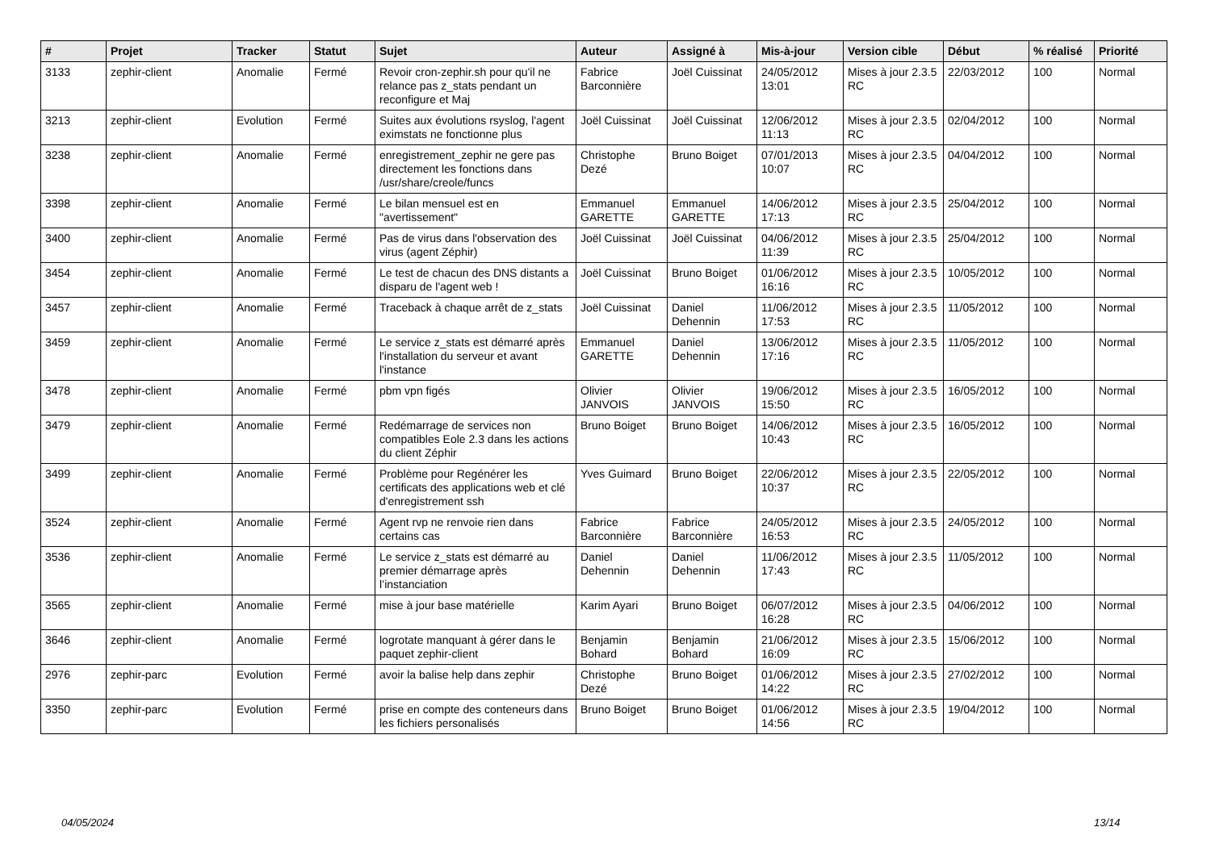| # | Projet | Tracker | Statut | Sujet | Auteur | Assigné à | Mis-à-jour | Version cible | Début | % réalisé | Priorité |
| --- | --- | --- | --- | --- | --- | --- | --- | --- | --- | --- | --- |
| 3133 | zephir-client | Anomalie | Fermé | Revoir cron-zephir.sh pour qu'il ne relance pas z_stats pendant un reconfigure et Maj | Fabrice Barconnière | Joël Cuissinat | 24/05/2012 13:01 | Mises à jour 2.3.5 RC | 22/03/2012 | 100 | Normal |
| 3213 | zephir-client | Evolution | Fermé | Suites aux évolutions rsyslog, l'agent eximstats ne fonctionne plus | Joël Cuissinat | Joël Cuissinat | 12/06/2012 11:13 | Mises à jour 2.3.5 RC | 02/04/2012 | 100 | Normal |
| 3238 | zephir-client | Anomalie | Fermé | enregistrement_zephir ne gere pas directement les fonctions dans /usr/share/creole/funcs | Christophe Dezé | Bruno Boiget | 07/01/2013 10:07 | Mises à jour 2.3.5 RC | 04/04/2012 | 100 | Normal |
| 3398 | zephir-client | Anomalie | Fermé | Le bilan mensuel est en "avertissement" | Emmanuel GARETTE | Emmanuel GARETTE | 14/06/2012 17:13 | Mises à jour 2.3.5 RC | 25/04/2012 | 100 | Normal |
| 3400 | zephir-client | Anomalie | Fermé | Pas de virus dans l'observation des virus (agent Zéphir) | Joël Cuissinat | Joël Cuissinat | 04/06/2012 11:39 | Mises à jour 2.3.5 RC | 25/04/2012 | 100 | Normal |
| 3454 | zephir-client | Anomalie | Fermé | Le test de chacun des DNS distants a disparu de l'agent web ! | Joël Cuissinat | Bruno Boiget | 01/06/2012 16:16 | Mises à jour 2.3.5 RC | 10/05/2012 | 100 | Normal |
| 3457 | zephir-client | Anomalie | Fermé | Traceback à chaque arrêt de z_stats | Joël Cuissinat | Daniel Dehennin | 11/06/2012 17:53 | Mises à jour 2.3.5 RC | 11/05/2012 | 100 | Normal |
| 3459 | zephir-client | Anomalie | Fermé | Le service z_stats est démarré après l'installation du serveur et avant l'instance | Emmanuel GARETTE | Daniel Dehennin | 13/06/2012 17:16 | Mises à jour 2.3.5 RC | 11/05/2012 | 100 | Normal |
| 3478 | zephir-client | Anomalie | Fermé | pbm vpn figés | Olivier JANVOIS | Olivier JANVOIS | 19/06/2012 15:50 | Mises à jour 2.3.5 RC | 16/05/2012 | 100 | Normal |
| 3479 | zephir-client | Anomalie | Fermé | Redémarrage de services non compatibles Eole 2.3 dans les actions du client Zéphir | Bruno Boiget | Bruno Boiget | 14/06/2012 10:43 | Mises à jour 2.3.5 RC | 16/05/2012 | 100 | Normal |
| 3499 | zephir-client | Anomalie | Fermé | Problème pour Regénérer les certificats des applications web et clé d'enregistrement ssh | Yves Guimard | Bruno Boiget | 22/06/2012 10:37 | Mises à jour 2.3.5 RC | 22/05/2012 | 100 | Normal |
| 3524 | zephir-client | Anomalie | Fermé | Agent rvp ne renvoie rien dans certains cas | Fabrice Barconnière | Fabrice Barconnière | 24/05/2012 16:53 | Mises à jour 2.3.5 RC | 24/05/2012 | 100 | Normal |
| 3536 | zephir-client | Anomalie | Fermé | Le service z_stats est démarré au premier démarrage après l’instanciation | Daniel Dehennin | Daniel Dehennin | 11/06/2012 17:43 | Mises à jour 2.3.5 RC | 11/05/2012 | 100 | Normal |
| 3565 | zephir-client | Anomalie | Fermé | mise à jour base matérielle | Karim Ayari | Bruno Boiget | 06/07/2012 16:28 | Mises à jour 2.3.5 RC | 04/06/2012 | 100 | Normal |
| 3646 | zephir-client | Anomalie | Fermé | logrotate manquant à gérer dans le paquet zephir-client | Benjamin Bohard | Benjamin Bohard | 21/06/2012 16:09 | Mises à jour 2.3.5 RC | 15/06/2012 | 100 | Normal |
| 2976 | zephir-parc | Evolution | Fermé | avoir la balise help dans zephir | Christophe Dezé | Bruno Boiget | 01/06/2012 14:22 | Mises à jour 2.3.5 RC | 27/02/2012 | 100 | Normal |
| 3350 | zephir-parc | Evolution | Fermé | prise en compte des conteneurs dans les fichiers personalisés | Bruno Boiget | Bruno Boiget | 01/06/2012 14:56 | Mises à jour 2.3.5 RC | 19/04/2012 | 100 | Normal |
04/05/2024 13/14